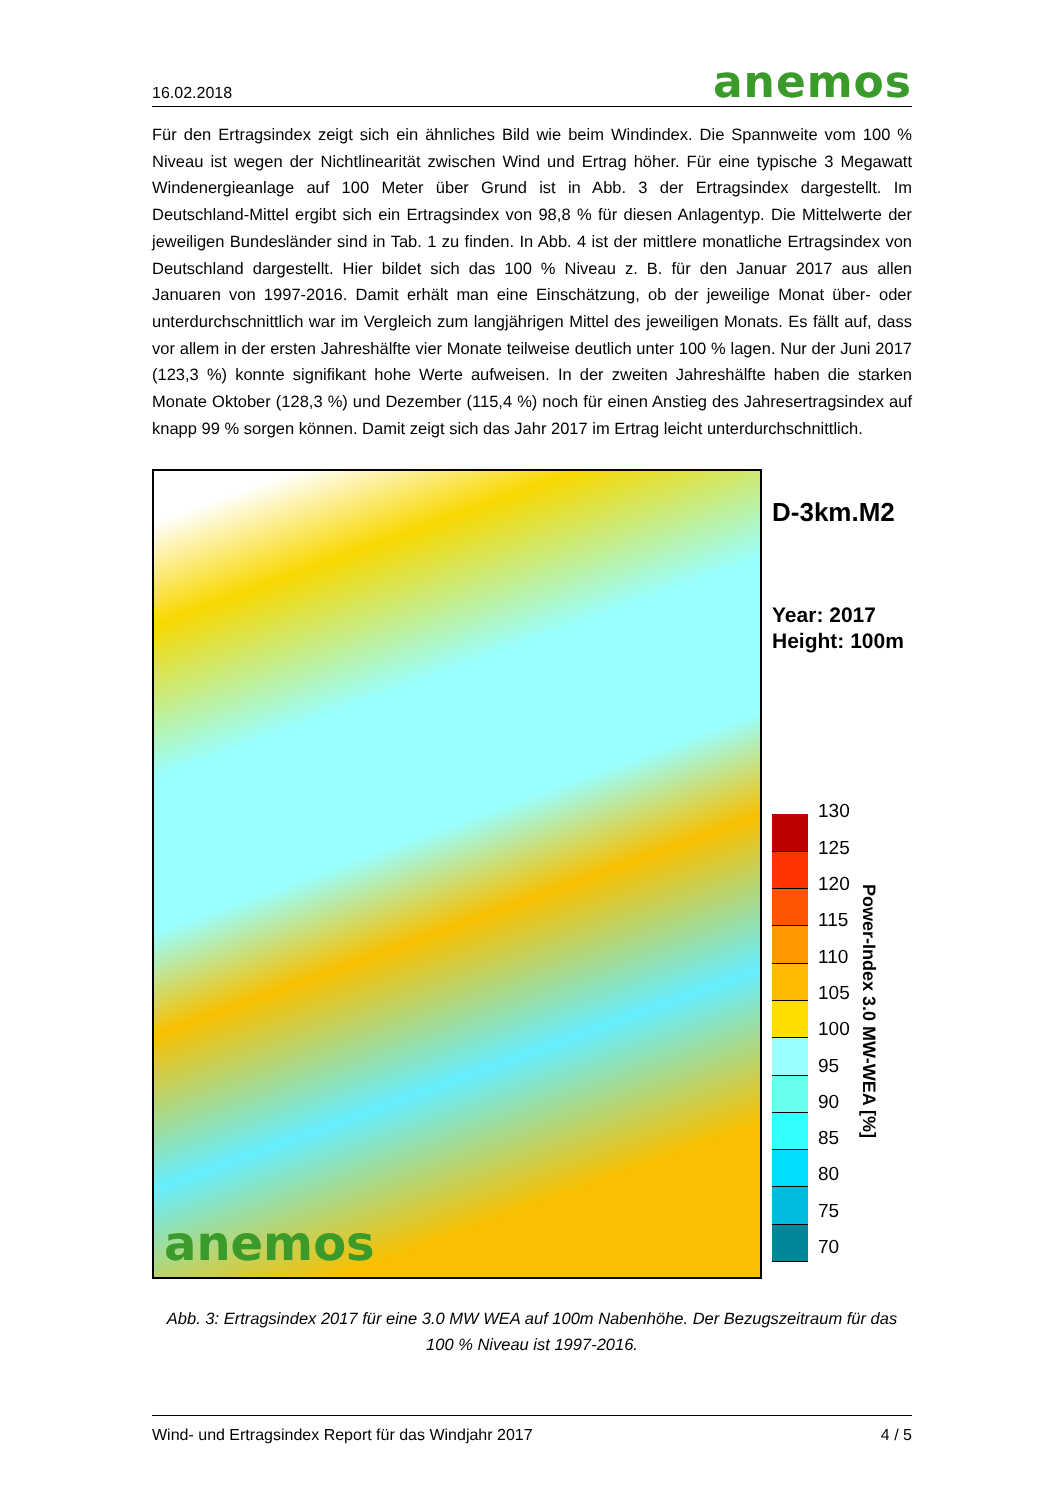16.02.2018 anemos
Für den Ertragsindex zeigt sich ein ähnliches Bild wie beim Windindex. Die Spannweite vom 100 % Niveau ist wegen der Nichtlinearität zwischen Wind und Ertrag höher. Für eine typische 3 Megawatt Windenergieanlage auf 100 Meter über Grund ist in Abb. 3 der Ertragsindex dargestellt. Im Deutschland-Mittel ergibt sich ein Ertragsindex von 98,8 % für diesen Anlagentyp. Die Mittelwerte der jeweiligen Bundesländer sind in Tab. 1 zu finden. In Abb. 4 ist der mittlere monatliche Ertragsindex von Deutschland dargestellt. Hier bildet sich das 100 % Niveau z. B. für den Januar 2017 aus allen Januaren von 1997-2016. Damit erhält man eine Einschätzung, ob der jeweilige Monat über- oder unterdurchschnittlich war im Vergleich zum langjährigen Mittel des jeweiligen Monats. Es fällt auf, dass vor allem in der ersten Jahreshälfte vier Monate teilweise deutlich unter 100 % lagen. Nur der Juni 2017 (123,3 %) konnte signifikant hohe Werte aufweisen. In der zweiten Jahreshälfte haben die starken Monate Oktober (128,3 %) und Dezember (115,4 %) noch für einen Anstieg des Jahresertragsindex auf knapp 99 % sorgen können. Damit zeigt sich das Jahr 2017 im Ertrag leicht unterdurchschnittlich.
anemos
D-3km.M2
Year: 2017
Height: 100m
130
125
120
115
110
105
100
95
90
85
80
75
70
Power-Index 3.0 MW-WEA [%]
Abb. 3: Ertragsindex 2017 für eine 3.0 MW WEA auf 100m Nabenhöhe. Der Bezugszeitraum für das 100 % Niveau ist 1997-2016.
Wind- und Ertragsindex Report für das Windjahr 2017 4 / 5